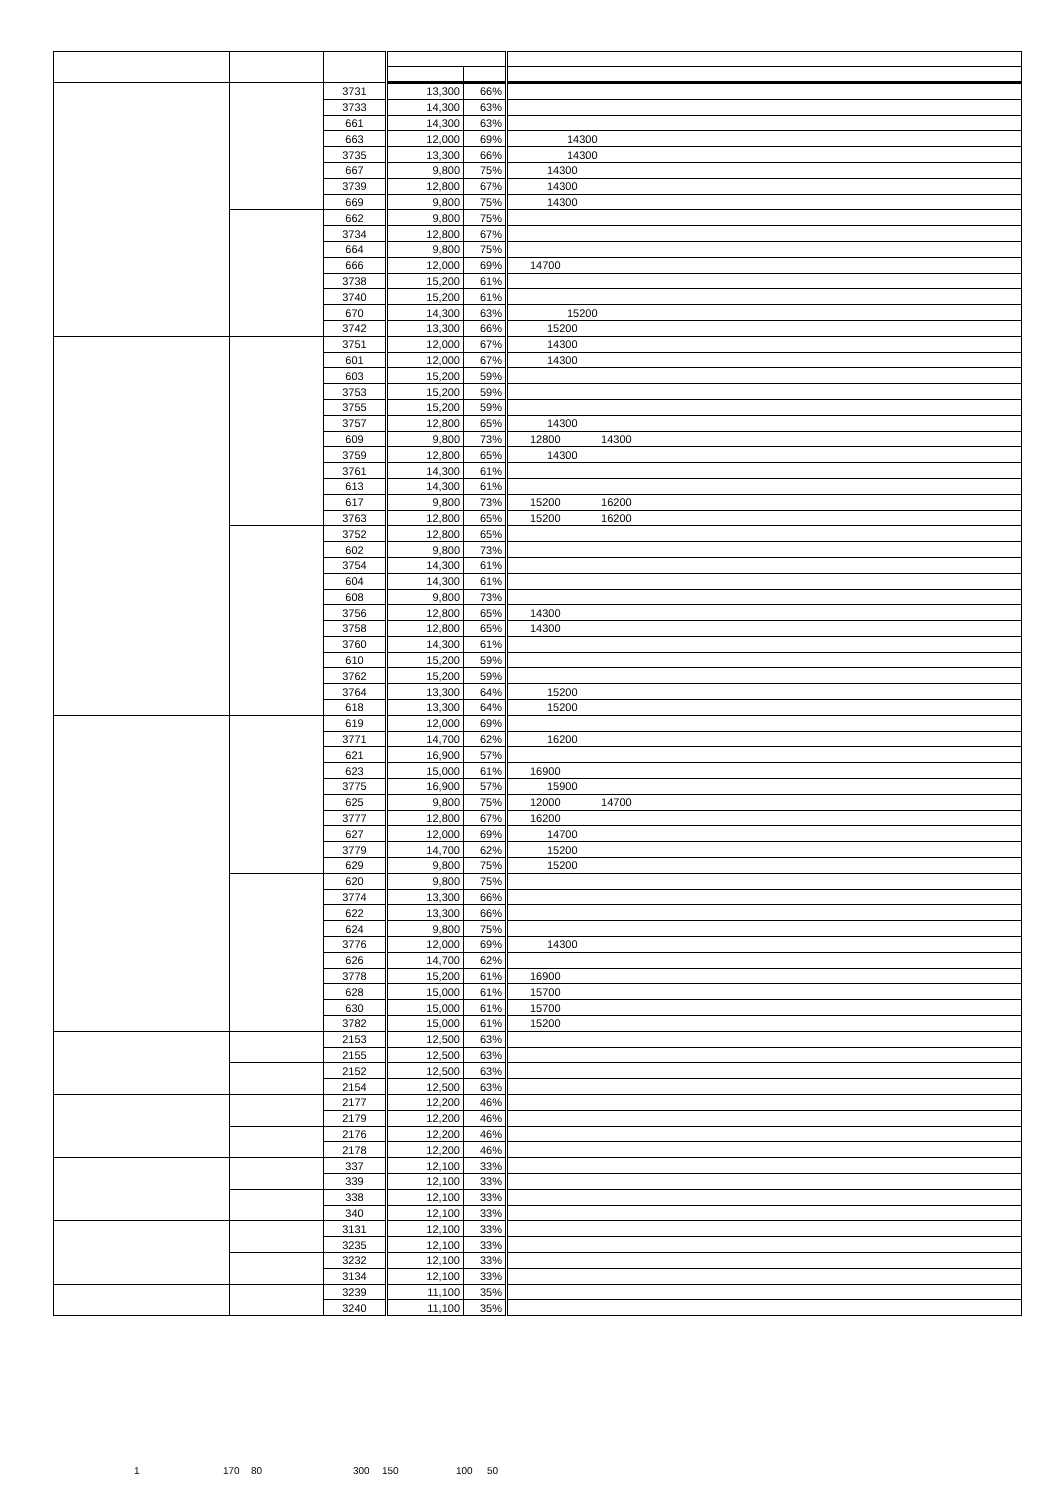| | | 3731 | 13,300 | 66% | |
| | | 3733 | 14,300 | 63% | |
| | | 661 | 14,300 | 63% | |
| | | 663 | 12,000 | 69% | 14300 |
| | | 3735 | 13,300 | 66% | 14300 |
| | | 667 | 9,800 | 75% | 14300 |
| | | 3739 | 12,800 | 67% | 14300 |
| | | 669 | 9,800 | 75% | 14300 |
| | | 662 | 9,800 | 75% | |
| | | 3734 | 12,800 | 67% | |
| | | 664 | 9,800 | 75% | |
| | | 666 | 12,000 | 69% | 14700 |
| | | 3738 | 15,200 | 61% | |
| | | 3740 | 15,200 | 61% | |
| | | 670 | 14,300 | 63% | 15200 |
| | | 3742 | 13,300 | 66% | 15200 |
| | | 3751 | 12,000 | 67% | 14300 |
| | | 601 | 12,000 | 67% | 14300 |
| | | 603 | 15,200 | 59% | |
| | | 3753 | 15,200 | 59% | |
| | | 3755 | 15,200 | 59% | |
| | | 3757 | 12,800 | 65% | 14300 |
| | | 609 | 9,800 | 73% | 12800 14300 |
| | | 3759 | 12,800 | 65% | 14300 |
| | | 3761 | 14,300 | 61% | |
| | | 613 | 14,300 | 61% | |
| | | 617 | 9,800 | 73% | 15200 16200 |
| | | 3763 | 12,800 | 65% | 15200 16200 |
| | | 3752 | 12,800 | 65% | |
| | | 602 | 9,800 | 73% | |
| | | 3754 | 14,300 | 61% | |
| | | 604 | 14,300 | 61% | |
| | | 608 | 9,800 | 73% | |
| | | 3756 | 12,800 | 65% | 14300 |
| | | 3758 | 12,800 | 65% | 14300 |
| | | 3760 | 14,300 | 61% | |
| | | 610 | 15,200 | 59% | |
| | | 3762 | 15,200 | 59% | |
| | | 3764 | 13,300 | 64% | 15200 |
| | | 618 | 13,300 | 64% | 15200 |
| | | 619 | 12,000 | 69% | |
| | | 3771 | 14,700 | 62% | 16200 |
| | | 621 | 16,900 | 57% | |
| | | 623 | 15,000 | 61% | 16900 |
| | | 3775 | 16,900 | 57% | 15900 |
| | | 625 | 9,800 | 75% | 12000 14700 |
| | | 3777 | 12,800 | 67% | 16200 |
| | | 627 | 12,000 | 69% | 14700 |
| | | 3779 | 14,700 | 62% | 15200 |
| | | 629 | 9,800 | 75% | 15200 |
| | | 620 | 9,800 | 75% | |
| | | 3774 | 13,300 | 66% | |
| | | 622 | 13,300 | 66% | |
| | | 624 | 9,800 | 75% | |
| | | 3776 | 12,000 | 69% | 14300 |
| | | 626 | 14,700 | 62% | |
| | | 3778 | 15,200 | 61% | 16900 |
| | | 628 | 15,000 | 61% | 15700 |
| | | 630 | 15,000 | 61% | 15700 |
| | | 3782 | 15,000 | 61% | 15200 |
| | | 2153 | 12,500 | 63% | |
| | | 2155 | 12,500 | 63% | |
| | | 2152 | 12,500 | 63% | |
| | | 2154 | 12,500 | 63% | |
| | | 2177 | 12,200 | 46% | |
| | | 2179 | 12,200 | 46% | |
| | | 2176 | 12,200 | 46% | |
| | | 2178 | 12,200 | 46% | |
| | | 337 | 12,100 | 33% | |
| | | 339 | 12,100 | 33% | |
| | | 338 | 12,100 | 33% | |
| | | 340 | 12,100 | 33% | |
| | | 3131 | 12,100 | 33% | |
| | | 3235 | 12,100 | 33% | |
| | | 3232 | 12,100 | 33% | |
| | | 3134 | 12,100 | 33% | |
| | | 3239 | 11,100 | 35% | |
| | | 3240 | 11,100 | 35% | |
1 170 80 300 150 100 50